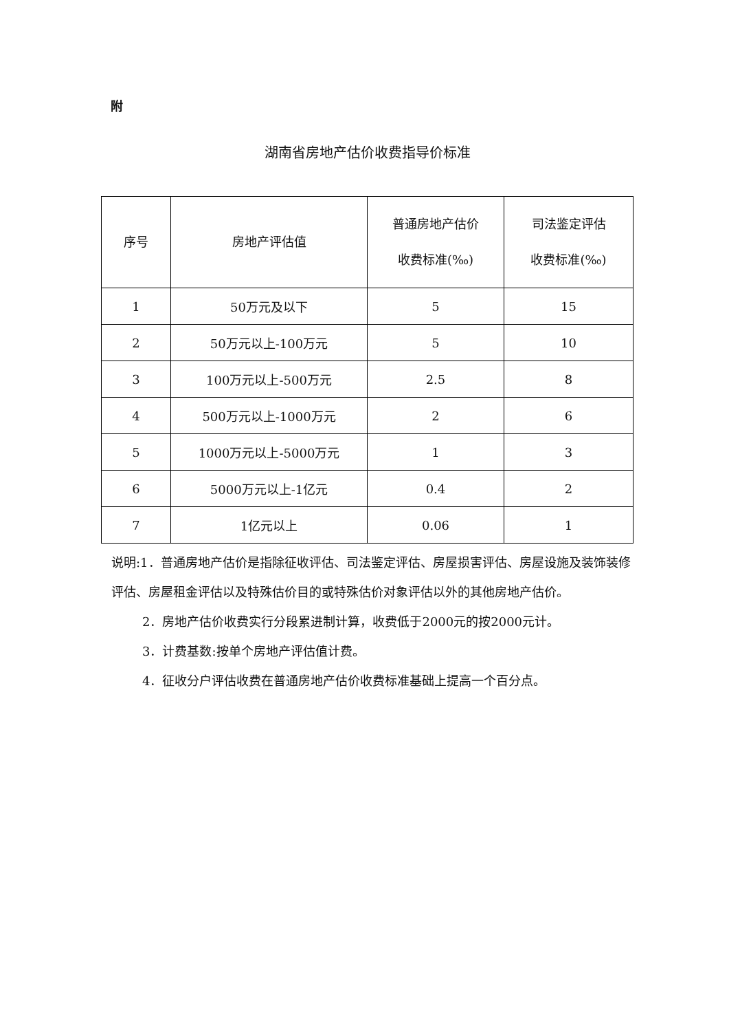附
湖南省房地产估价收费指导价标准
| 序号 | 房地产评估值 | 普通房地产估价 收费标准(‰) | 司法鉴定评估 收费标准(‰) |
| --- | --- | --- | --- |
| 1 | 50万元及以下 | 5 | 15 |
| 2 | 50万元以上-100万元 | 5 | 10 |
| 3 | 100万元以上-500万元 | 2.5 | 8 |
| 4 | 500万元以上-1000万元 | 2 | 6 |
| 5 | 1000万元以上-5000万元 | 1 | 3 |
| 6 | 5000万元以上-1亿元 | 0.4 | 2 |
| 7 | 1亿元以上 | 0.06 | 1 |
说明:1．普通房地产估价是指除征收评估、司法鉴定评估、房屋损害评估、房屋设施及装饰装修评估、房屋租金评估以及特殊估价目的或特殊估价对象评估以外的其他房地产估价。
2．房地产估价收费实行分段累进制计算，收费低于2000元的按2000元计。
3．计费基数:按单个房地产评估值计费。
4．征收分户评估收费在普通房地产估价收费标准基础上提高一个百分点。